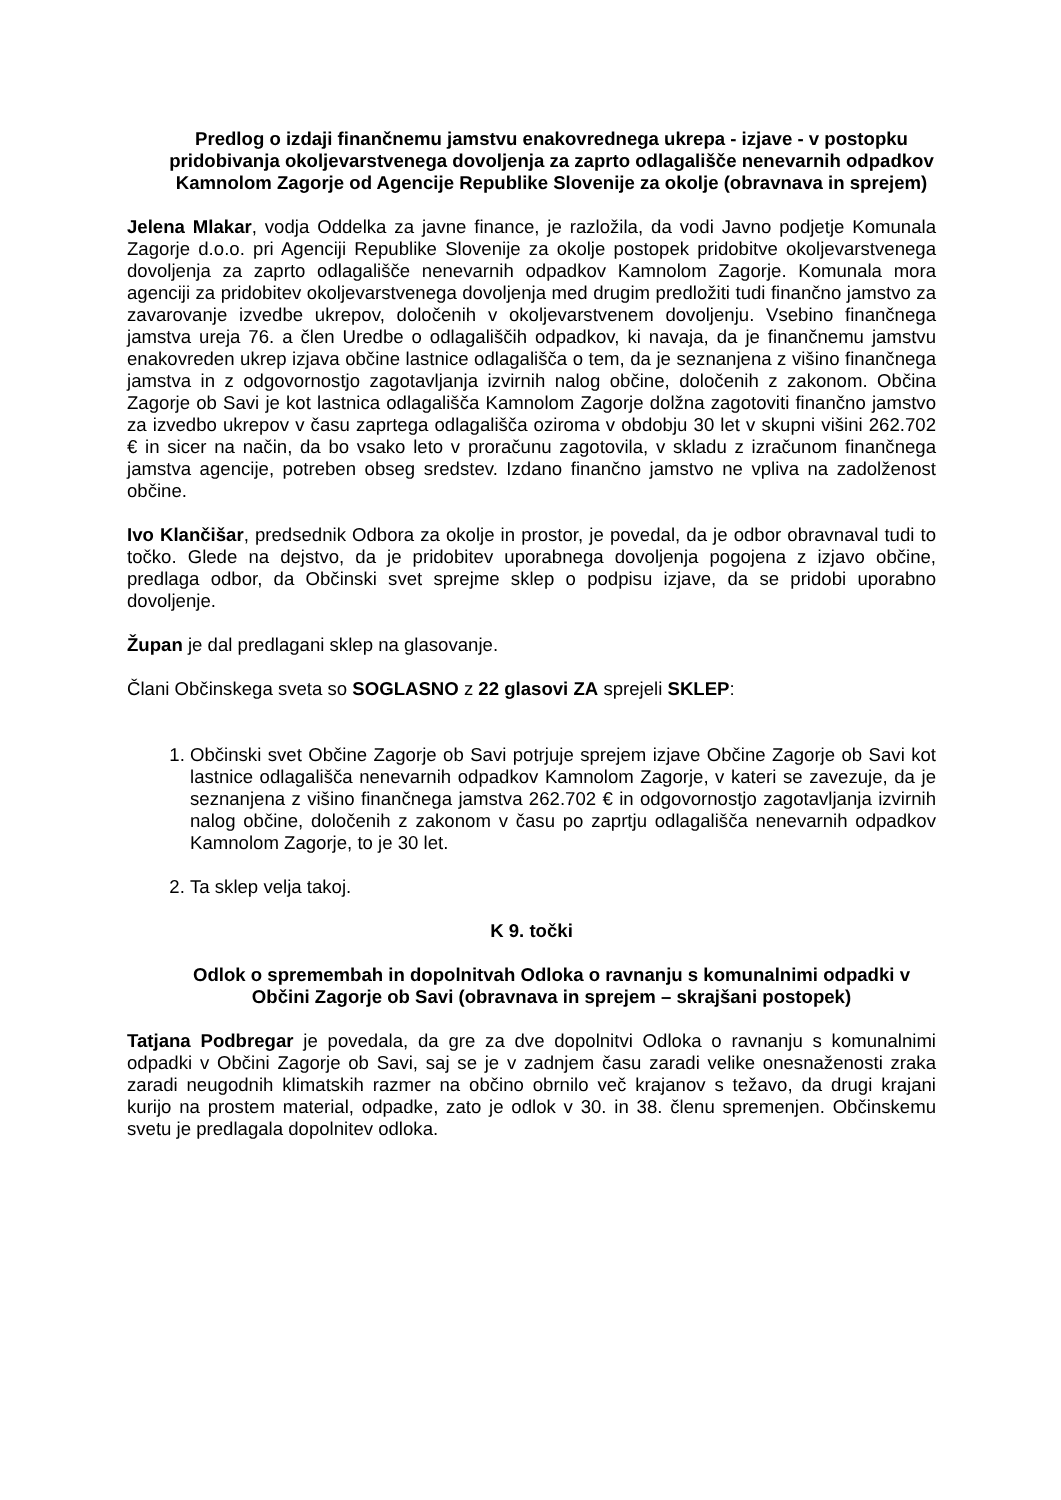Predlog o izdaji finančnemu jamstvu enakovrednega ukrepa - izjave - v postopku pridobivanja okoljevarstvenega dovoljenja za zaprto odlagališče nenevarnih odpadkov Kamnolom Zagorje od Agencije Republike Slovenije za okolje (obravnava in sprejem)
Jelena Mlakar, vodja Oddelka za javne finance, je razložila, da vodi Javno podjetje Komunala Zagorje d.o.o. pri Agenciji Republike Slovenije za okolje postopek pridobitve okoljevarstvenega dovoljenja za zaprto odlagališče nenevarnih odpadkov Kamnolom Zagorje. Komunala mora agenciji za pridobitev okoljevarstvenega dovoljenja med drugim predložiti tudi finančno jamstvo za zavarovanje izvedbe ukrepov, določenih v okoljevarstvenem dovoljenju. Vsebino finančnega jamstva ureja 76. a člen Uredbe o odlagališčih odpadkov, ki navaja, da je finančnemu jamstvu enakovreden ukrep izjava občine lastnice odlagališča o tem, da je seznanjena z višino finančnega jamstva in z odgovornostjo zagotavljanja izvirnih nalog občine, določenih z zakonom. Občina Zagorje ob Savi je kot lastnica odlagališča Kamnolom Zagorje dolžna zagotoviti finančno jamstvo za izvedbo ukrepov v času zaprtega odlagališča oziroma v obdobju 30 let v skupni višini 262.702 € in sicer na način, da bo vsako leto v proračunu zagotovila, v skladu z izračunom finančnega jamstva agencije, potreben obseg sredstev. Izdano finančno jamstvo ne vpliva na zadolženost občine.
Ivo Klančišar, predsednik Odbora za okolje in prostor, je povedal, da je odbor obravnaval tudi to točko. Glede na dejstvo, da je pridobitev uporabnega dovoljenja pogojena z izjavo občine, predlaga odbor, da Občinski svet sprejme sklep o podpisu izjave, da se pridobi uporabno dovoljenje.
Župan je dal predlagani sklep na glasovanje.
Člani Občinskega sveta so SOGLASNO z 22 glasovi ZA sprejeli SKLEP:
1. Občinski svet Občine Zagorje ob Savi potrjuje sprejem izjave Občine Zagorje ob Savi kot lastnice odlagališča nenevarnih odpadkov Kamnolom Zagorje, v kateri se zavezuje, da je seznanjena z višino finančnega jamstva 262.702 € in odgovornostjo zagotavljanja izvirnih nalog občine, določenih z zakonom v času po zaprtju odlagališča nenevarnih odpadkov Kamnolom Zagorje, to je 30 let.
2. Ta sklep velja takoj.
K 9. točki
Odlok o spremembah in dopolnitvah Odloka o ravnanju s komunalnimi odpadki v Občini Zagorje ob Savi (obravnava in sprejem – skrajšani postopek)
Tatjana Podbregar je povedala, da gre za dve dopolnitvi Odloka o ravnanju s komunalnimi odpadki v Občini Zagorje ob Savi, saj se je v zadnjem času zaradi velike onesnaženosti zraka zaradi neugodnih klimatskih razmer na občino obrnilo več krajanov s težavo, da drugi krajani kurijo na prostem material, odpadke, zato je odlok v 30. in 38. členu spremenjen. Občinskemu svetu je predlagala dopolnitev odloka.